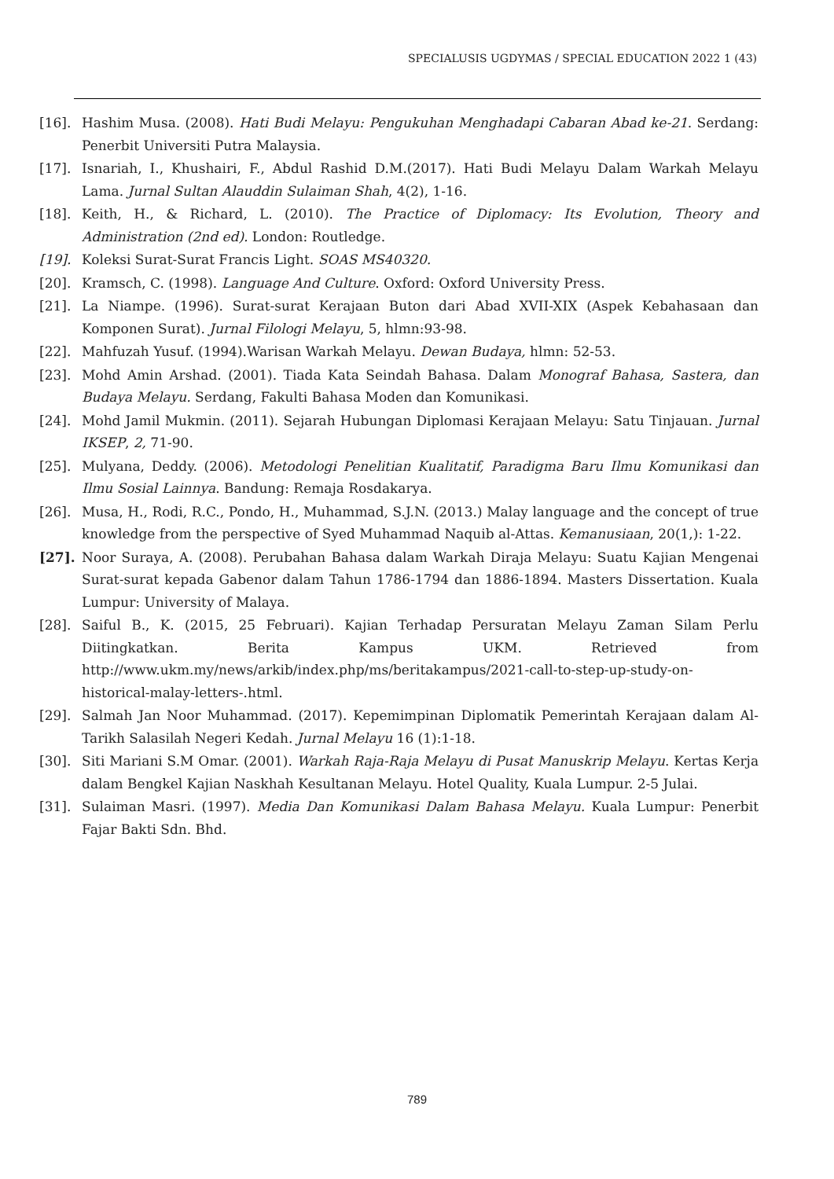SPECIALUSIS UGDYMAS / SPECIAL EDUCATION 2022 1 (43)
[16]. Hashim Musa. (2008). Hati Budi Melayu: Pengukuhan Menghadapi Cabaran Abad ke-21. Serdang: Penerbit Universiti Putra Malaysia.
[17]. Isnariah, I., Khushairi, F., Abdul Rashid D.M.(2017). Hati Budi Melayu Dalam Warkah Melayu Lama. Jurnal Sultan Alauddin Sulaiman Shah, 4(2), 1-16.
[18]. Keith, H., & Richard, L. (2010). The Practice of Diplomacy: Its Evolution, Theory and Administration (2nd ed). London: Routledge.
[19]. Koleksi Surat-Surat Francis Light. SOAS MS40320.
[20]. Kramsch, C. (1998). Language And Culture. Oxford: Oxford University Press.
[21]. La Niampe. (1996). Surat-surat Kerajaan Buton dari Abad XVII-XIX (Aspek Kebahasaan dan Komponen Surat). Jurnal Filologi Melayu, 5, hlmn:93-98.
[22]. Mahfuzah Yusuf. (1994).Warisan Warkah Melayu. Dewan Budaya, hlmn: 52-53.
[23]. Mohd Amin Arshad. (2001). Tiada Kata Seindah Bahasa. Dalam Monograf Bahasa, Sastera, dan Budaya Melayu. Serdang, Fakulti Bahasa Moden dan Komunikasi.
[24]. Mohd Jamil Mukmin. (2011). Sejarah Hubungan Diplomasi Kerajaan Melayu: Satu Tinjauan. Jurnal IKSEP, 2, 71-90.
[25]. Mulyana, Deddy. (2006). Metodologi Penelitian Kualitatif, Paradigma Baru Ilmu Komunikasi dan Ilmu Sosial Lainnya. Bandung: Remaja Rosdakarya.
[26]. Musa, H., Rodi, R.C., Pondo, H., Muhammad, S.J.N. (2013.) Malay language and the concept of true knowledge from the perspective of Syed Muhammad Naquib al-Attas. Kemanusiaan, 20(1,): 1-22.
[27]. Noor Suraya, A. (2008). Perubahan Bahasa dalam Warkah Diraja Melayu: Suatu Kajian Mengenai Surat-surat kepada Gabenor dalam Tahun 1786-1794 dan 1886-1894. Masters Dissertation. Kuala Lumpur: University of Malaya.
[28]. Saiful B., K. (2015, 25 Februari). Kajian Terhadap Persuratan Melayu Zaman Silam Perlu Diitingkatkan. Berita Kampus UKM. Retrieved from http://www.ukm.my/news/arkib/index.php/ms/beritakampus/2021-call-to-step-up-study-on-historical-malay-letters-.html.
[29]. Salmah Jan Noor Muhammad. (2017). Kepemimpinan Diplomatik Pemerintah Kerajaan dalam Al-Tarikh Salasilah Negeri Kedah. Jurnal Melayu 16 (1):1-18.
[30]. Siti Mariani S.M Omar. (2001). Warkah Raja-Raja Melayu di Pusat Manuskrip Melayu. Kertas Kerja dalam Bengkel Kajian Naskhah Kesultanan Melayu. Hotel Quality, Kuala Lumpur. 2-5 Julai.
[31]. Sulaiman Masri. (1997). Media Dan Komunikasi Dalam Bahasa Melayu. Kuala Lumpur: Penerbit Fajar Bakti Sdn. Bhd.
789